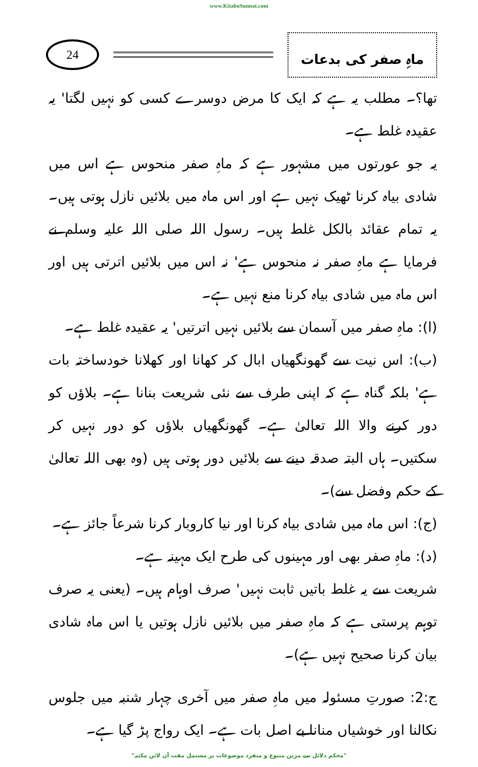www.KitaboSunnat.com
24
ماہِ صفر کی بدعات
تھا؟۔ مطلب یہ ہے کہ ایک کا مرض دوسرے کسی کو نہیں لگتا' یہ عقیدہ غلط ہے۔
یہ جو عورتوں میں مشہور ہے کہ ماہِ صفر منحوس ہے اس میں شادی بیاہ کرنا ٹھیک نہیں ہے اور اس ماہ میں بلائیں نازل ہوتی ہیں۔ یہ تمام عقائد بالکل غلط ہیں۔ رسول اللہ صلی اللہ علیہ وسلم نے فرمایا ہے ماہِ صفر نہ منحوس ہے' نہ اس میں بلائیں اترتی ہیں اور اس ماہ میں شادی بیاہ کرنا منع نہیں ہے۔
(ا): ماہِ صفر میں آسمان سے بلائیں نہیں اترتیں' یہ عقیدہ غلط ہے۔
(ب): اس نیت سے گھونگھیاں ابال کر کھانا اور کھلانا خودساختہ بات ہے' بلکہ گناہ ہے کہ اپنی طرف سے نئی شریعت بنانا ہے۔ بلاؤں کو دور کرنے والا اللہ تعالیٰ ہے۔ گھونگھیاں بلاؤں کو دور نہیں کر سکتیں۔ ہاں البتہ صدقہ دینے سے بلائیں دور ہوتی ہیں (وہ بھی اللہ تعالیٰ کے حکم وفضل سے)۔
(ج): اس ماہ میں شادی بیاہ کرنا اور نیا کاروبار کرنا شرعاً جائز ہے۔
(د): ماہِ صفر بھی اور مہینوں کی طرح ایک مہینہ ہے۔
شریعت سے یہ غلط باتیں ثابت نہیں' صرف اوہام ہیں۔ (یعنی یہ صرف توہم پرستی ہے کہ ماہِ صفر میں بلائیں نازل ہوتیں یا اس ماہ شادی بیان کرنا صحیح نہیں ہے)۔
ج:2: صورتِ مسئولہ میں ماہِ صفر میں آخری چہار شنبہ میں جلوس نکالنا اور خوشیاں منانا بے اصل بات ہے۔ ایک رواج پڑ گیا ہے۔
"محکم دلائل سے مزین متنوع و منفرد موضوعات پر مشتمل مفت آن لائن مکتبہ"